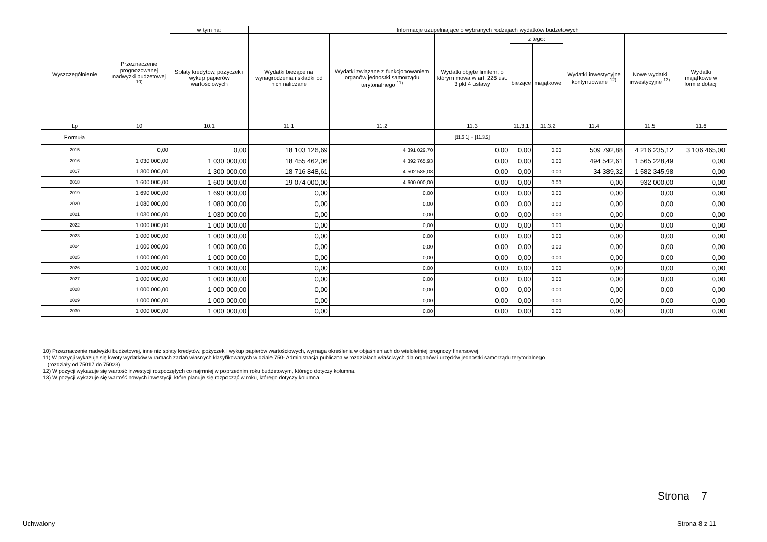| Wyszczególnienie | Przeznaczenie prognozowanej nadwyżki budżetowej <sup>10)</sup> | w tym na: | Informacje uzupełniające o wybranych rodzajach wydatków budżetowych | | | | | | | |
| --- | --- | --- | --- | --- | --- | --- | --- | --- | --- | --- |
| | | Spłaty kredytów, pożyczek i wykup papierów wartościowych | Wydatki bieżące na wynagrodzenia i składki od nich naliczane | Wydatki związane z funkcjonowaniem organów jednostki samorządu terytorialnego <sup>11)</sup> | Wydatki objęte limitem, o którym mowa w art. 226 ust. 3 pkt 4 ustawy | z tego: | | Wydatki inwestycyjne kontynuowane <sup>12)</sup> | Nowe wydatki inwestycyjne <sup>13)</sup> | Wydatki majątkowe w formie dotacji |
| | | | | | | bieżące | majątkowe | | | |
| Lp | 10 | 10.1 | 11.1 | 11.2 | 11.3 | 11.3.1 | 11.3.2 | 11.4 | 11.5 | 11.6 |
| Formuła | | | | | [11.3.1] + [11.3.2] | | | | | |
| 2015 | 0,00 | 0,00 | 18 103 126,69 | 4 391 029,70 | 0,00 | 0,00 | 0,00 | 509 792,88 | 4 216 235,12 | 3 106 465,00 |
| 2016 | 1 030 000,00 | 1 030 000,00 | 18 455 462,06 | 4 392 765,93 | 0,00 | 0,00 | 0,00 | 494 542,61 | 1 565 228,49 | 0,00 |
| 2017 | 1 300 000,00 | 1 300 000,00 | 18 716 848,61 | 4 502 585,08 | 0,00 | 0,00 | 0,00 | 34 389,32 | 1 582 345,98 | 0,00 |
| 2018 | 1 600 000,00 | 1 600 000,00 | 19 074 000,00 | 4 600 000,00 | 0,00 | 0,00 | 0,00 | 0,00 | 932 000,00 | 0,00 |
| 2019 | 1 690 000,00 | 1 690 000,00 | 0,00 | 0,00 | 0,00 | 0,00 | 0,00 | 0,00 | 0,00 | 0,00 |
| 2020 | 1 080 000,00 | 1 080 000,00 | 0,00 | 0,00 | 0,00 | 0,00 | 0,00 | 0,00 | 0,00 | 0,00 |
| 2021 | 1 030 000,00 | 1 030 000,00 | 0,00 | 0,00 | 0,00 | 0,00 | 0,00 | 0,00 | 0,00 | 0,00 |
| 2022 | 1 000 000,00 | 1 000 000,00 | 0,00 | 0,00 | 0,00 | 0,00 | 0,00 | 0,00 | 0,00 | 0,00 |
| 2023 | 1 000 000,00 | 1 000 000,00 | 0,00 | 0,00 | 0,00 | 0,00 | 0,00 | 0,00 | 0,00 | 0,00 |
| 2024 | 1 000 000,00 | 1 000 000,00 | 0,00 | 0,00 | 0,00 | 0,00 | 0,00 | 0,00 | 0,00 | 0,00 |
| 2025 | 1 000 000,00 | 1 000 000,00 | 0,00 | 0,00 | 0,00 | 0,00 | 0,00 | 0,00 | 0,00 | 0,00 |
| 2026 | 1 000 000,00 | 1 000 000,00 | 0,00 | 0,00 | 0,00 | 0,00 | 0,00 | 0,00 | 0,00 | 0,00 |
| 2027 | 1 000 000,00 | 1 000 000,00 | 0,00 | 0,00 | 0,00 | 0,00 | 0,00 | 0,00 | 0,00 | 0,00 |
| 2028 | 1 000 000,00 | 1 000 000,00 | 0,00 | 0,00 | 0,00 | 0,00 | 0,00 | 0,00 | 0,00 | 0,00 |
| 2029 | 1 000 000,00 | 1 000 000,00 | 0,00 | 0,00 | 0,00 | 0,00 | 0,00 | 0,00 | 0,00 | 0,00 |
| 2030 | 1 000 000,00 | 1 000 000,00 | 0,00 | 0,00 | 0,00 | 0,00 | 0,00 | 0,00 | 0,00 | 0,00 |
10) Przeznaczenie nadwyżki budżetowej, inne niż spłaty kredytów, pożyczek i wykup papierów wartościowych, wymaga określenia w objaśnieniach do wieloletniej prognozy finansowej.
11) W pozycji wykazuje się kwoty wydatków w ramach zadań własnych klasyfikowanych w dziale 750- Administracja publiczna w rozdziałach właściwych dla organów i urzędów jednostki samorządu terytorialnego
(rozdziały od 75017 do 75023).
12) W pozycji wykazuje się wartość inwestycji rozpoczętych co najmniej w poprzednim roku budżetowym, którego dotyczy kolumna.
13) W pozycji wykazuje się wartość nowych inwestycji, które planuje się rozpocząć w roku, którego dotyczy kolumna.
Strona 7
Uchwalony Strona 8 z 11